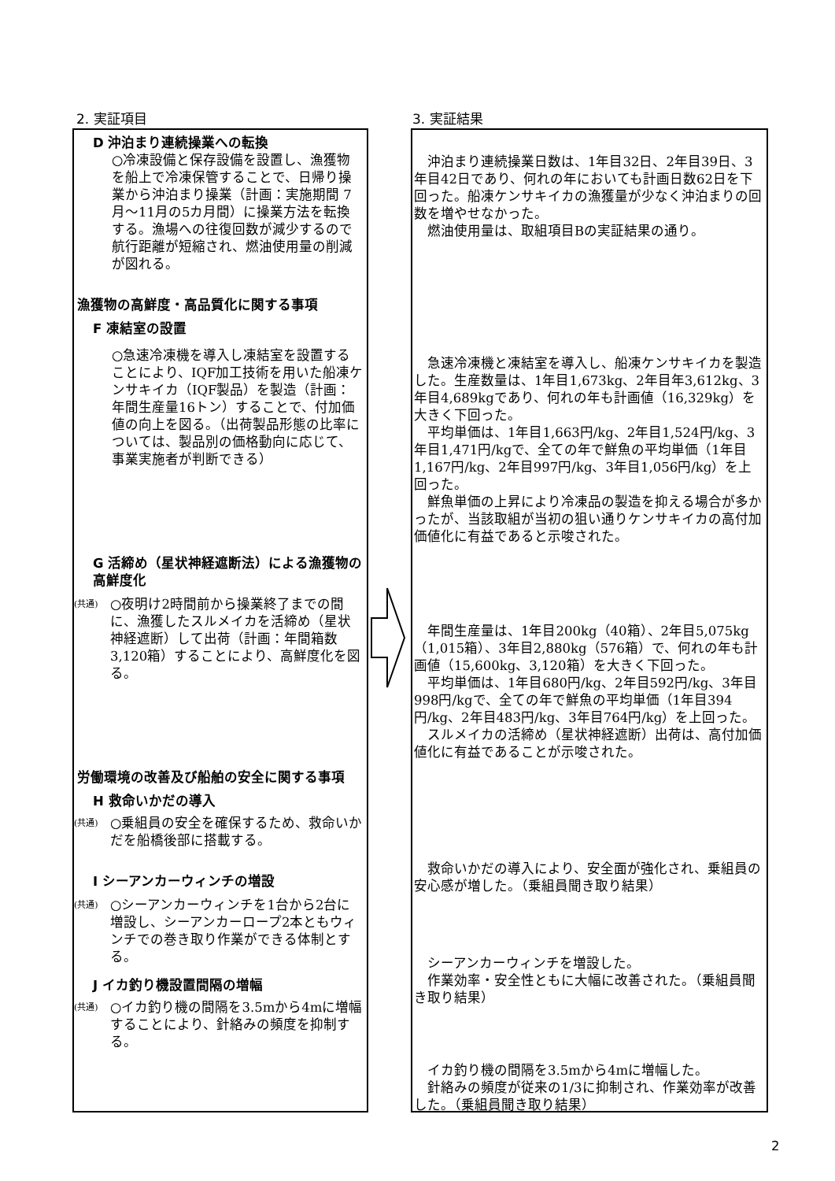2. 実証項目 3. 実証結果
D 沖泊まり連続操業への転換
○冷凍設備と保存設備を設置し、漁獲物を船上で冷凍保管することで、日帰り操業から沖泊まり操業（計画：実施期間 7月～11月の5カ月間）に操業方法を転換する。漁場への往復回数が減少するので航行距離が短縮され、燃油使用量の削減が図れる。
漁獲物の高鮮度・高品質化に関する事項
F 凍結室の設置
○急速冷凍機を導入し凍結室を設置することにより、IQF加工技術を用いた船凍ケンサキイカ（IQF製品）を製造（計画：年間生産量16トン）することで、付加価値の向上を図る。（出荷製品形態の比率については、製品別の価格動向に応じて、事業実施者が判断できる）
G 活締め（星状神経遮断法）による漁獲物の高鮮度化
(共通)
○夜明け2時間前から操業終了までの間に、漁獲したスルメイカを活締め（星状神経遮断）して出荷（計画：年間箱数3,120箱）することにより、高鮮度化を図る。
労働環境の改善及び船舶の安全に関する事項
H 救命いかだの導入
(共通)
○乗組員の安全を確保するため、救命いかだを船橋後部に搭載する。
I シーアンカーウィンチの増設
(共通)
○シーアンカーウィンチを1台から2台に増設し、シーアンカーロープ2本ともウィンチでの巻き取り作業ができる体制とする。
J イカ釣り機設置間隔の増幅
(共通)
○イカ釣り機の間隔を3.5mから4mに増幅することにより、針絡みの頻度を抑制する。
　沖泊まり連続操業日数は、1年目32日、2年目39日、3年目42日であり、何れの年においても計画日数62日を下回った。船凍ケンサキイカの漁獲量が少なく沖泊まりの回数を増やせなかった。
　燃油使用量は、取組項目Bの実証結果の通り。
　急速冷凍機と凍結室を導入し、船凍ケンサキイカを製造した。生産数量は、1年目1,673kg、2年目年3,612kg、3年目4,689kgであり、何れの年も計画値（16,329kg）を大きく下回った。
　平均単価は、1年目1,663円/kg、2年目1,524円/kg、3年目1,471円/kgで、全ての年で鮮魚の平均単価（1年目1,167円/kg、2年目997円/kg、3年目1,056円/kg）を上回った。
　鮮魚単価の上昇により冷凍品の製造を抑える場合が多かったが、当該取組が当初の狙い通りケンサキイカの高付加価値化に有益であると示唆された。
　年間生産量は、1年目200kg（40箱）、2年目5,075kg（1,015箱）、3年目2,880kg（576箱）で、何れの年も計画値（15,600kg、3,120箱）を大きく下回った。
　平均単価は、1年目680円/kg、2年目592円/kg、3年目998円/kgで、全ての年で鮮魚の平均単価（1年目394円/kg、2年目483円/kg、3年目764円/kg）を上回った。
　スルメイカの活締め（星状神経遮断）出荷は、高付加価値化に有益であることが示唆された。
　救命いかだの導入により、安全面が強化され、乗組員の安心感が増した。（乗組員聞き取り結果）
　シーアンカーウィンチを増設した。
　作業効率・安全性ともに大幅に改善された。（乗組員聞き取り結果）
　イカ釣り機の間隔を3.5mから4mに増幅した。
　針絡みの頻度が従来の1/3に抑制され、作業効率が改善した。（乗組員聞き取り結果）
2